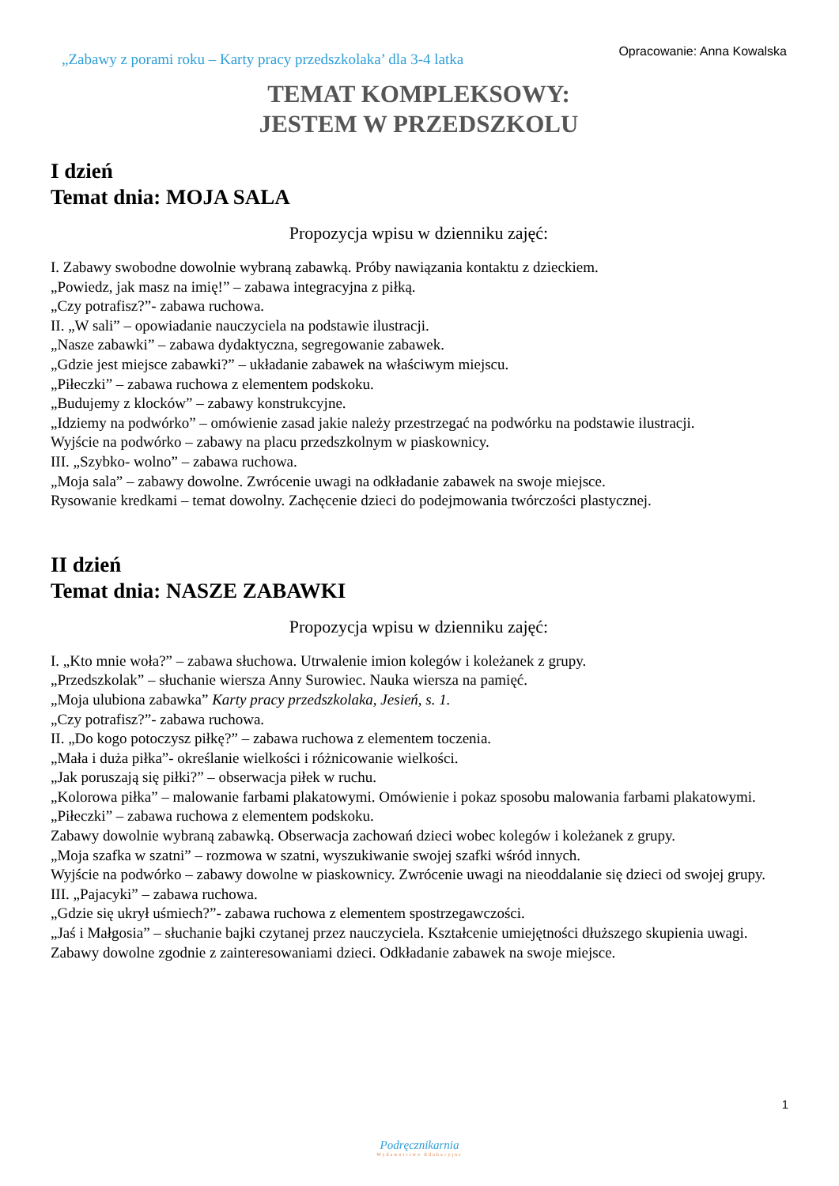„Zabawy z porami roku – Karty pracy przedszkolaka’ dla 3-4 latka
Opracowanie: Anna Kowalska
TEMAT KOMPLEKSOWY:
JESTEM W PRZEDSZKOLU
I dzień
Temat dnia: MOJA SALA
Propozycja wpisu w dzienniku zajęć:
I. Zabawy swobodne dowolnie wybraną zabawką. Próby nawiązania kontaktu z dzieckiem.
„Powiedz, jak masz na imię!” – zabawa integracyjna z piłką.
„Czy potrafisz?”- zabawa ruchowa.
II. „W sali” – opowiadanie nauczyciela na podstawie ilustracji.
„Nasze zabawki” – zabawa dydaktyczna, segregowanie zabawek.
„Gdzie jest miejsce zabawki?” – układanie zabawek na właściwym miejscu.
„Piłeczki” – zabawa ruchowa z elementem podskoku.
„Budujemy z klocków” – zabawy konstrukcyjne.
„Idziemy na podwórko” – omówienie zasad jakie należy przestrzegać na podwórku na podstawie ilustracji.
Wyjście na podwórko – zabawy na placu przedszkolnym w piaskownicy.
III. „Szybko- wolno” – zabawa ruchowa.
„Moja sala” – zabawy dowolne. Zwrócenie uwagi na odkładanie zabawek na swoje miejsce.
Rysowanie kredkami – temat dowolny. Zachęcenie dzieci do podejmowania twórczości plastycznej.
II dzień
Temat dnia: NASZE ZABAWKI
Propozycja wpisu w dzienniku zajęć:
I. „Kto mnie woła?” – zabawa słuchowa. Utrwalenie imion kolegów i koleżanek z grupy.
„Przedszkolak” – słuchanie wiersza Anny Surowiec. Nauka wiersza na pamięć.
„Moja ulubiona zabawka” Karty pracy przedszkolaka, Jesień, s. 1.
„Czy potrafisz?”- zabawa ruchowa.
II. „Do kogo potoczysz piłkę?” – zabawa ruchowa z elementem toczenia.
„Mała i duża piłka”- określanie wielkości i różnicowanie wielkości.
„Jak poruszają się piłki?” – obserwacja piłek w ruchu.
„Kolorowa piłka” – malowanie farbami plakatowymi. Omówienie i pokaz sposobu malowania farbami plakatowymi.
„Piłeczki” – zabawa ruchowa z elementem podskoku.
Zabawy dowolnie wybraną zabawką. Obserwacja zachowań dzieci wobec kolegów i koleżanek z grupy.
„Moja szafka w szatni” – rozmowa w szatni, wyszukiwanie swojej szafki wśród innych.
Wyjście na podwórko – zabawy dowolne w piaskownicy. Zwrócenie uwagi na nieoddalanie się dzieci od swojej grupy.
III. „Pajacyki” – zabawa ruchowa.
„Gdzie się ukrył uśmiech?”- zabawa ruchowa z elementem spostrzegawczości.
„Jaś i Małgosia” – słuchanie bajki czytanej przez nauczyciela. Kształcenie umiejętności dłuższego skupienia uwagi.
Zabawy dowolne zgodnie z zainteresowaniami dzieci. Odkładanie zabawek na swoje miejsce.
1
Podręcznikarnia
Wydawnictwo Edukacyjne